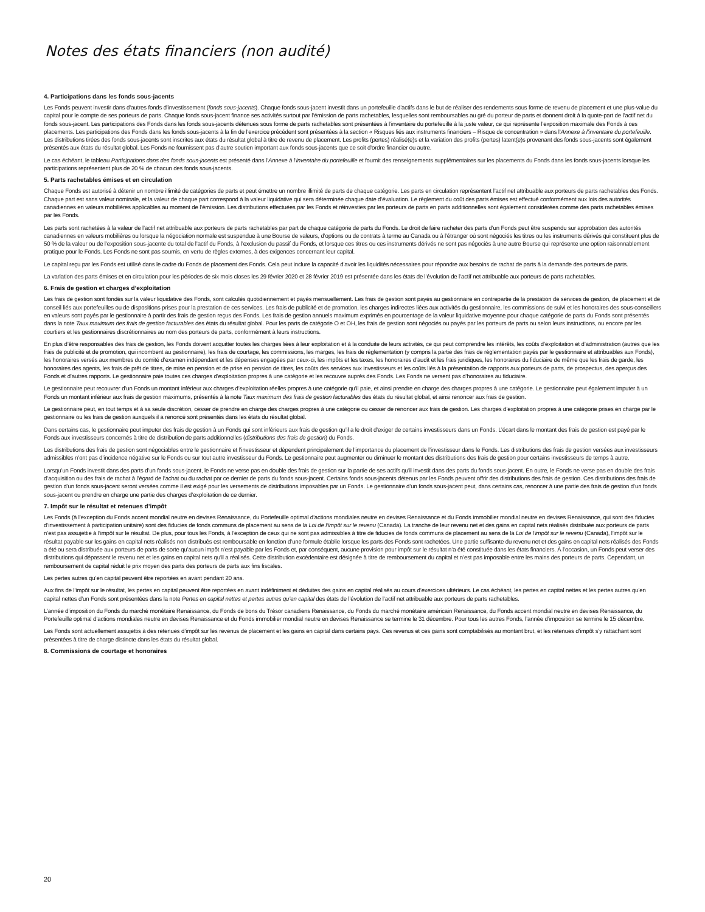Notes des états financiers (non audité)
4. Participations dans les fonds sous-jacents
Les Fonds peuvent investir dans d’autres fonds d’investissement (fonds sous-jacents). Chaque fonds sous-jacent investit dans un portefeuille d’actifs dans le but de réaliser des rendements sous forme de revenu de placement et une plus-value du capital pour le compte de ses porteurs de parts. Chaque fonds sous-jacent finance ses activités surtout par l’émission de parts rachetables, lesquelles sont remboursables au gré du porteur de parts et donnent droit à la quote-part de l’actif net du fonds sous-jacent. Les participations des Fonds dans les fonds sous-jacents détenues sous forme de parts rachetables sont présentées à l’inventaire du portefeuille à la juste valeur, ce qui représente l’exposition maximale des Fonds à ces placements. Les participations des Fonds dans les fonds sous-jacents à la fin de l’exercice précédent sont présentées à la section « Risques liés aux instruments financiers – Risque de concentration » dans l’Annexe à l’inventaire du portefeuille. Les distributions tirées des fonds sous-jacents sont inscrites aux états du résultat global à titre de revenu de placement. Les profits (pertes) réalisé(e)s et la variation des profits (pertes) latent(e)s provenant des fonds sous-jacents sont également présentés aux états du résultat global. Les Fonds ne fournissent pas d’autre soutien important aux fonds sous-jacents que ce soit d’ordre financier ou autre.
Le cas échéant, le tableau Participations dans des fonds sous-jacents est présenté dans l’Annexe à l’inventaire du portefeuille et fournit des renseignements supplémentaires sur les placements du Fonds dans les fonds sous-jacents lorsque les participations représentent plus de 20 % de chacun des fonds sous-jacents.
5. Parts rachetables émises et en circulation
Chaque Fonds est autorisé à détenir un nombre illimité de catégories de parts et peut émettre un nombre illimité de parts de chaque catégorie. Les parts en circulation représentent l’actif net attribuable aux porteurs de parts rachetables des Fonds. Chaque part est sans valeur nominale, et la valeur de chaque part correspond à la valeur liquidative qui sera déterminée chaque date d’évaluation. Le règlement du coût des parts émises est effectué conformément aux lois des autorités canadiennes en valeurs mobilières applicables au moment de l’émission. Les distributions effectuées par les Fonds et réinvesties par les porteurs de parts en parts additionnelles sont également considérées comme des parts rachetables émises par les Fonds.
Les parts sont rachetées à la valeur de l’actif net attribuable aux porteurs de parts rachetables par part de chaque catégorie de parts du Fonds. Le droit de faire racheter des parts d’un Fonds peut être suspendu sur approbation des autorités canadiennes en valeurs mobilières ou lorsque la négociation normale est suspendue à une Bourse de valeurs, d’options ou de contrats à terme au Canada ou à l’étranger où sont négociés les titres ou les instruments dérivés qui constituent plus de 50 % de la valeur ou de l’exposition sous-jacente du total de l’actif du Fonds, à l’exclusion du passif du Fonds, et lorsque ces titres ou ces instruments dérivés ne sont pas négociés à une autre Bourse qui représente une option raisonnablement pratique pour le Fonds. Les Fonds ne sont pas soumis, en vertu de règles externes, à des exigences concernant leur capital.
Le capital reçu par les Fonds est utilisé dans le cadre du Fonds de placement des Fonds. Cela peut inclure la capacité d’avoir les liquidités nécessaires pour répondre aux besoins de rachat de parts à la demande des porteurs de parts.
La variation des parts émises et en circulation pour les périodes de six mois closes les 29 février 2020 et 28 février 2019 est présentée dans les états de l’évolution de l’actif net attribuable aux porteurs de parts rachetables.
6. Frais de gestion et charges d’exploitation
Les frais de gestion sont fondés sur la valeur liquidative des Fonds, sont calculés quotidiennement et payés mensuellement. Les frais de gestion sont payés au gestionnaire en contrepartie de la prestation de services de gestion, de placement et de conseil liés aux portefeuilles ou de dispositions prises pour la prestation de ces services. Les frais de publicité et de promotion, les charges indirectes liées aux activités du gestionnaire, les commissions de suivi et les honoraires des sous-conseillers en valeurs sont payés par le gestionnaire à partir des frais de gestion reçus des Fonds. Les frais de gestion annuels maximum exprimés en pourcentage de la valeur liquidative moyenne pour chaque catégorie de parts du Fonds sont présentés dans la note Taux maximum des frais de gestion facturables des états du résultat global. Pour les parts de catégorie O et OH, les frais de gestion sont négociés ou payés par les porteurs de parts ou selon leurs instructions, ou encore par les courtiers et les gestionnaires discrétionnaires au nom des porteurs de parts, conformément à leurs instructions.
En plus d’être responsables des frais de gestion, les Fonds doivent acquitter toutes les charges liées à leur exploitation et à la conduite de leurs activités, ce qui peut comprendre les intérêts, les coûts d’exploitation et d’administration (autres que les frais de publicité et de promotion, qui incombent au gestionnaire), les frais de courtage, les commissions, les marges, les frais de réglementation (y compris la partie des frais de réglementation payés par le gestionnaire et attribuables aux Fonds), les honoraires versés aux membres du comité d’examen indépendant et les dépenses engagées par ceux-ci, les impôts et les taxes, les honoraires d’audit et les frais juridiques, les honoraires du fiduciaire de même que les frais de garde, les honoraires des agents, les frais de prêt de titres, de mise en pension et de prise en pension de titres, les coûts des services aux investisseurs et les coûts liés à la présentation de rapports aux porteurs de parts, de prospectus, des aperçus des Fonds et d’autres rapports. Le gestionnaire paie toutes ces charges d’exploitation propres à une catégorie et les recouvre auprès des Fonds. Les Fonds ne versent pas d’honoraires au fiduciaire.
Le gestionnaire peut recouvrer d’un Fonds un montant inférieur aux charges d’exploitation réelles propres à une catégorie qu’il paie, et ainsi prendre en charge des charges propres à une catégorie. Le gestionnaire peut également imputer à un Fonds un montant inférieur aux frais de gestion maximums, présentés à la note Taux maximum des frais de gestion facturables des états du résultat global, et ainsi renoncer aux frais de gestion.
Le gestionnaire peut, en tout temps et à sa seule discrétion, cesser de prendre en charge des charges propres à une catégorie ou cesser de renoncer aux frais de gestion. Les charges d’exploitation propres à une catégorie prises en charge par le gestionnaire ou les frais de gestion auxquels il a renoncé sont présentés dans les états du résultat global.
Dans certains cas, le gestionnaire peut imputer des frais de gestion à un Fonds qui sont inférieurs aux frais de gestion qu’il a le droit d’exiger de certains investisseurs dans un Fonds. L’écart dans le montant des frais de gestion est payé par le Fonds aux investisseurs concernés à titre de distribution de parts additionnelles (distributions des frais de gestion) du Fonds.
Les distributions des frais de gestion sont négociables entre le gestionnaire et l’investisseur et dépendent principalement de l’importance du placement de l’investisseur dans le Fonds. Les distributions des frais de gestion versées aux investisseurs admissibles n’ont pas d’incidence négative sur le Fonds ou sur tout autre investisseur du Fonds. Le gestionnaire peut augmenter ou diminuer le montant des distributions des frais de gestion pour certains investisseurs de temps à autre.
Lorsqu’un Fonds investit dans des parts d’un fonds sous-jacent, le Fonds ne verse pas en double des frais de gestion sur la partie de ses actifs qu’il investit dans des parts du fonds sous-jacent. En outre, le Fonds ne verse pas en double des frais d’acquisition ou des frais de rachat à l’égard de l’achat ou du rachat par ce dernier de parts du fonds sous-jacent. Certains fonds sous-jacents détenus par les Fonds peuvent offrir des distributions des frais de gestion. Ces distributions des frais de gestion d’un fonds sous-jacent seront versées comme il est exigé pour les versements de distributions imposables par un Fonds. Le gestionnaire d’un fonds sous-jacent peut, dans certains cas, renoncer à une partie des frais de gestion d’un fonds sous-jacent ou prendre en charge une partie des charges d’exploitation de ce dernier.
7. Impôt sur le résultat et retenues d’impôt
Les Fonds (à l’exception du Fonds accent mondial neutre en devises Renaissance, du Portefeuille optimal d’actions mondiales neutre en devises Renaissance et du Fonds immobilier mondial neutre en devises Renaissance, qui sont des fiducies d’investissement à participation unitaire) sont des fiducies de fonds communs de placement au sens de la Loi de l’impôt sur le revenu (Canada). La tranche de leur revenu net et des gains en capital nets réalisés distribuée aux porteurs de parts n’est pas assujettie à l’impôt sur le résultat. De plus, pour tous les Fonds, à l’exception de ceux qui ne sont pas admissibles à titre de fiducies de fonds communs de placement au sens de la Loi de l’impôt sur le revenu (Canada), l’impôt sur le résultat payable sur les gains en capital nets réalisés non distribués est remboursable en fonction d’une formule établie lorsque les parts des Fonds sont rachetées. Une partie suffisante du revenu net et des gains en capital nets réalisés des Fonds a été ou sera distribuée aux porteurs de parts de sorte qu’aucun impôt n’est payable par les Fonds et, par conséquent, aucune provision pour impôt sur le résultat n’a été constituée dans les états financiers. À l’occasion, un Fonds peut verser des distributions qui dépassent le revenu net et les gains en capital nets qu’il a réalisés. Cette distribution excédentaire est désignée à titre de remboursement du capital et n’est pas imposable entre les mains des porteurs de parts. Cependant, un remboursement de capital réduit le prix moyen des parts des porteurs de parts aux fins fiscales.
Les pertes autres qu’en capital peuvent être reportées en avant pendant 20 ans.
Aux fins de l’impôt sur le résultat, les pertes en capital peuvent être reportées en avant indéfiniment et déduites des gains en capital réalisés au cours d’exercices ultérieurs. Le cas échéant, les pertes en capital nettes et les pertes autres qu’en capital nettes d’un Fonds sont présentées dans la note Pertes en capital nettes et pertes autres qu’en capital des états de l’évolution de l’actif net attribuable aux porteurs de parts rachetables.
L’année d’imposition du Fonds du marché monétaire Renaissance, du Fonds de bons du Trésor canadiens Renaissance, du Fonds du marché monétaire américain Renaissance, du Fonds accent mondial neutre en devises Renaissance, du Portefeuille optimal d’actions mondiales neutre en devises Renaissance et du Fonds immobilier mondial neutre en devises Renaissance se termine le 31 décembre. Pour tous les autres Fonds, l’année d’imposition se termine le 15 décembre.
Les Fonds sont actuellement assujettis à des retenues d’impôt sur les revenus de placement et les gains en capital dans certains pays. Ces revenus et ces gains sont comptabilisés au montant brut, et les retenues d’impôt s’y rattachant sont présentées à titre de charge distincte dans les états du résultat global.
8. Commissions de courtage et honoraires
20